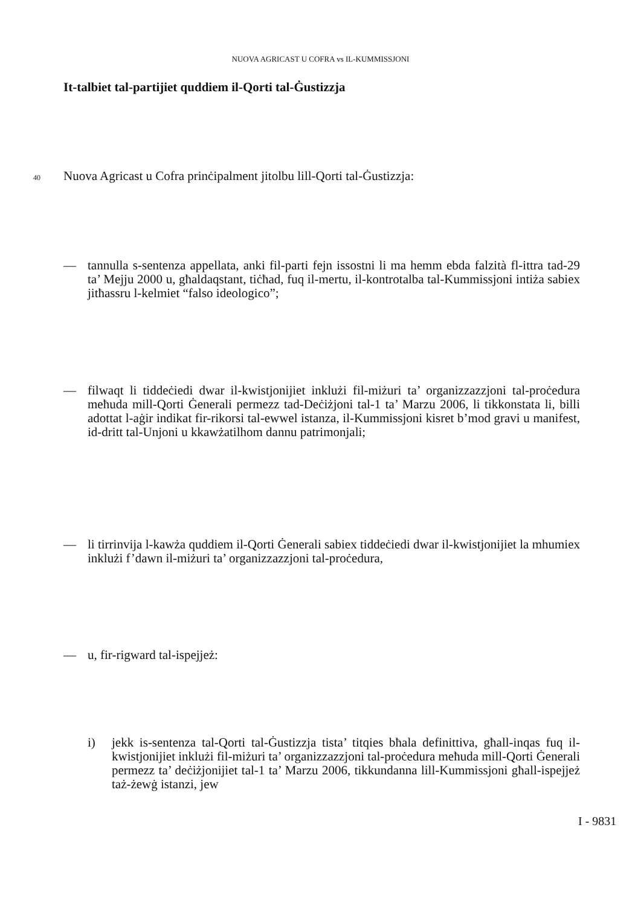NUOVA AGRICAST U COFRA vs IL-KUMMISSJONI
It-talbiet tal-partijiet quddiem il-Qorti tal-Ġustizzja
40 Nuova Agricast u Cofra prinċipalment jitolbu lill-Qorti tal-Ġustizzja:
— tannulla s-sentenza appellata, anki fil-parti fejn issostni li ma hemm ebda falzità fl-ittra tad-29 ta’ Mejju 2000 u, għaldaqstant, tiċħad, fuq il-mertu, il-kontrotalba tal-Kummissjoni intiża sabiex jitħassru l-kelmiet “falso ideologico”;
— filwaqt li tiddeċiedi dwar il-kwistjonijiet inklużi fil-miżuri ta’ organizzazzjoni tal-proċedura meħuda mill-Qorti Ġenerali permezz tad-Deċiżjoni tal-1 ta’ Marzu 2006, li tikkonstata li, billi adottat l-aġir indikat fir-rikorsi tal-ewwel istanza, il-Kummissjoni kisret b’mod gravi u manifest, id-dritt tal-Unjoni u kkawżatilhom dannu patrimonjali;
— li tirrinvija l-kawża quddiem il-Qorti Ġenerali sabiex tiddeċiedi dwar il-kwistjonijiet la mhumiex inklużi f’dawn il-miżuri ta’ organizzazzjoni tal-proċedura,
— u, fir-rigward tal-ispejjeż:
i) jekk is-sentenza tal-Qorti tal-Ġustizzja tista’ titqies bħala definittiva, għall-inqas fuq il-kwistjonijiet inklużi fil-miżuri ta’ organizzazzjoni tal-proċedura meħuda mill-Qorti Ġenerali permezz ta’ deċiżjonijiet tal-1 ta’ Marzu 2006, tikkundanna lill-Kummissjoni għall-ispejjeż taż-żewġ istanzi, jew
I - 9831